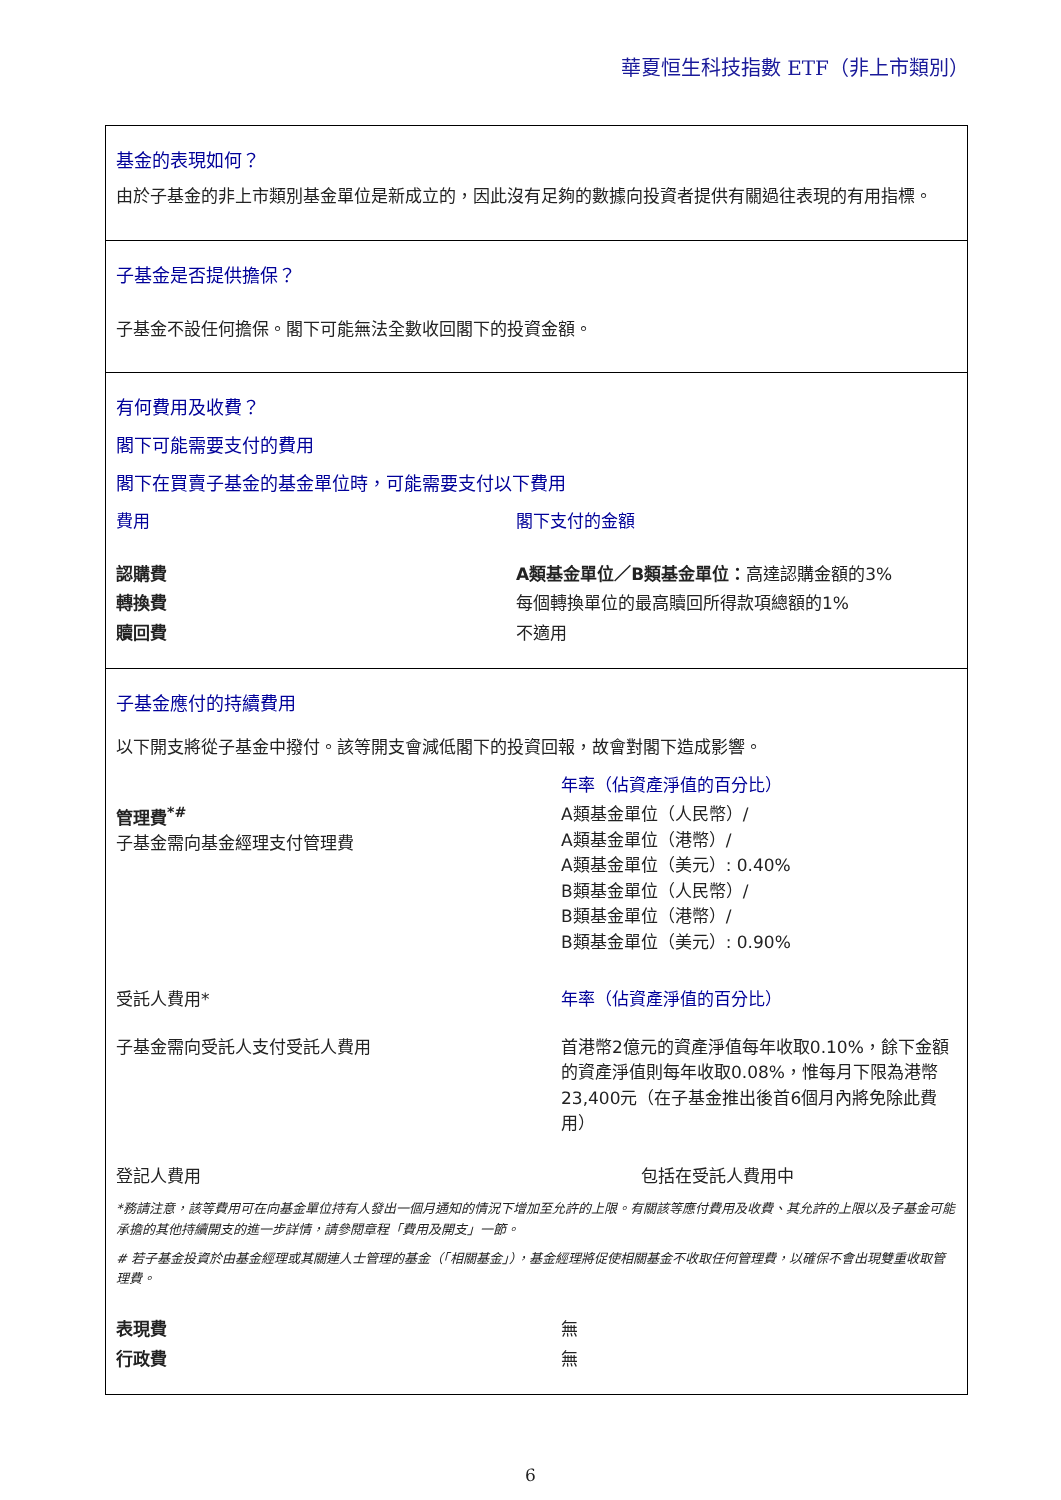華夏恒生科技指數 ETF（非上市類別）
基金的表現如何？
由於子基金的非上市類別基金單位是新成立的，因此沒有足夠的數據向投資者提供有關過往表現的有用指標。
子基金是否提供擔保？
子基金不設任何擔保。閣下可能無法全數收回閣下的投資金額。
有何費用及收費？
閣下可能需要支付的費用
閣下在買賣子基金的基金單位時，可能需要支付以下費用
| 費用 | 閣下支付的金額 |
| 認購費 | A類基金單位／B類基金單位： 高達認購金額的3% |
| 轉換費 | 每個轉換單位的最高贖回所得款項總額的1% |
| 贖回費 | 不適用 |
子基金應付的持續費用
以下開支將從子基金中撥付。該等開支會減低閣下的投資回報，故會對閣下造成影響。
| | 年率（佔資產淨值的百分比） |
| 管理費<sup>*#</sup> 子基金需向基金經理支付管理費 | A類基金單位（人民幣）/ A類基金單位（港幣）/ A類基金單位（美元）: 0.40% B類基金單位（人民幣）/ B類基金單位（港幣）/ B類基金單位（美元）: 0.90% |
| 受託人費用* | 年率（佔資產淨值的百分比） |
| 子基金需向受託人支付受託人費用 | 首港幣2億元的資產淨值每年收取0.10%，餘下金額的資產淨值則每年收取0.08%，惟每月下限為港幣23,400元（在子基金推出後首6個月內將免除此費用） |
| 登記人費用 | 包括在受託人費用中 |
*務請注意，該等費用可在向基金單位持有人發出一個月通知的情況下增加至允許的上限。有關該等應付費用及收費、其允許的上限以及子基金可能承擔的其他持續開支的進一步詳情，請參閱章程「費用及開支」一節。
# 若子基金投資於由基金經理或其關連人士管理的基金（「相關基金」），基金經理將促使相關基金不收取任何管理費，以確保不會出現雙重收取管理費。
| 表現費 | 無 |
| 行政費 | 無 |
6